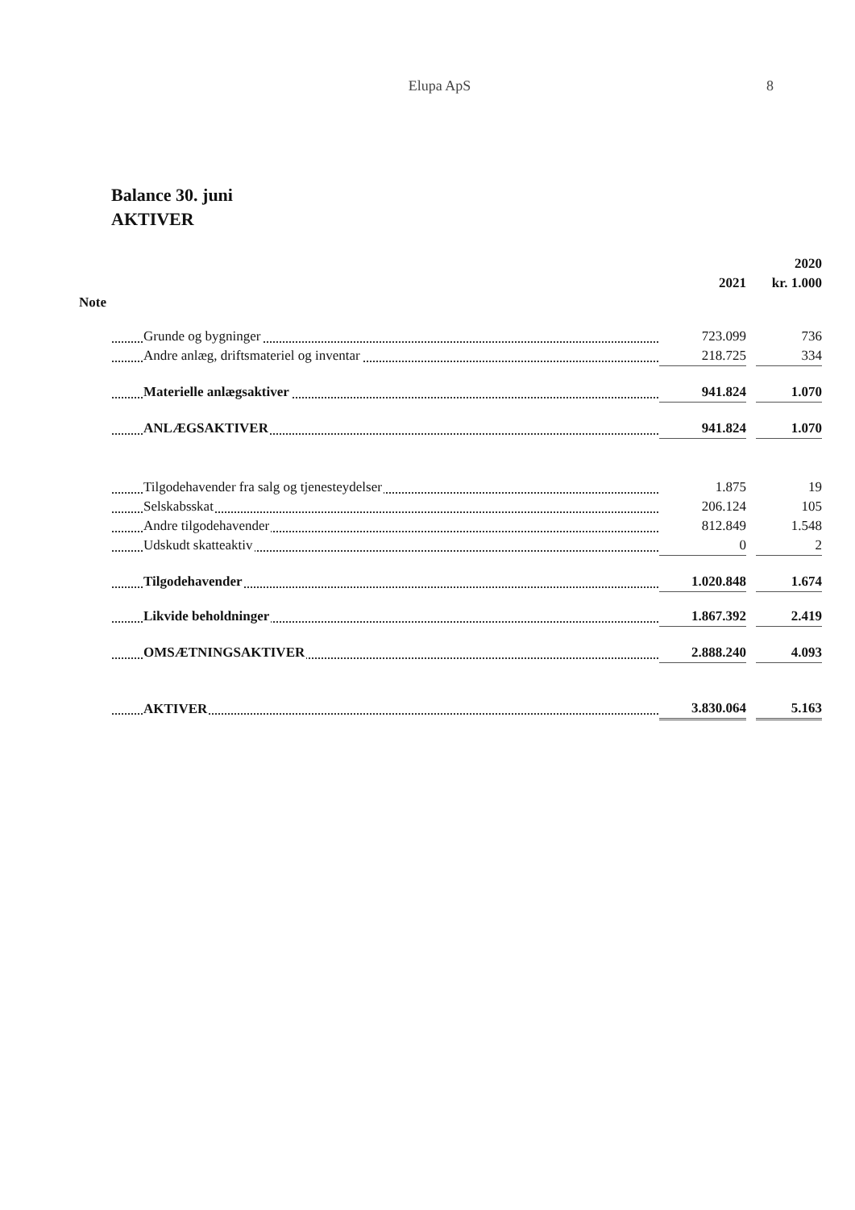Elupa ApS
8
Balance 30. juni
AKTIVER
| | | | | 2020 |
| --- | --- | --- | --- | --- |
| | | 2021 | | kr. 1.000 |
| Note | | | | |
| | Grunde og bygninger | 723.099 | | 736 |
| | Andre anlæg, driftsmateriel og inventar | 218.725 | | 334 |
| | Materielle anlægsaktiver | 941.824 | | 1.070 |
| | ANLÆGSAKTIVER | 941.824 | | 1.070 |
| | Tilgodehavender fra salg og tjenesteydelser | 1.875 | | 19 |
| | Selskabsskat | 206.124 | | 105 |
| | Andre tilgodehavender | 812.849 | | 1.548 |
| | Udskudt skatteaktiv | 0 | | 2 |
| | Tilgodehavender | 1.020.848 | | 1.674 |
| | Likvide beholdninger | 1.867.392 | | 2.419 |
| | OMSÆTNINGSAKTIVER | 2.888.240 | | 4.093 |
| | AKTIVER | 3.830.064 | | 5.163 |